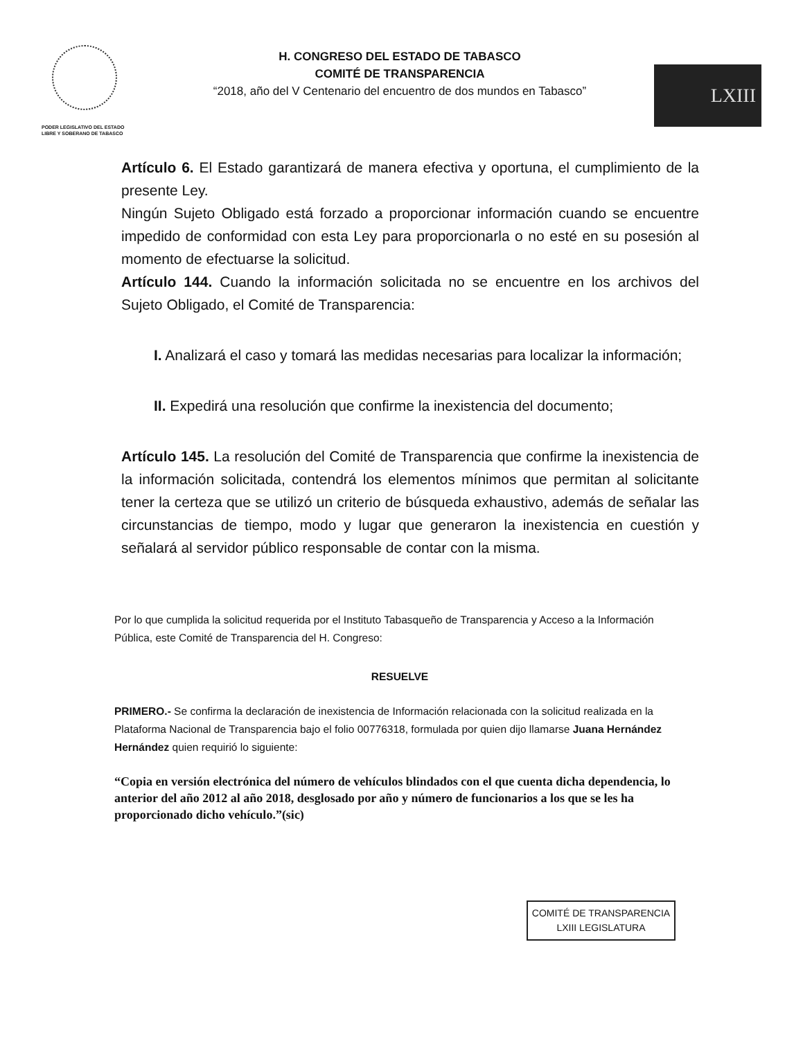PODER LEGISLATIVO DEL ESTADO
LIBRE Y SOBERANO DE TABASCO
H. CONGRESO DEL ESTADO DE TABASCO
COMITÉ DE TRANSPARENCIA
“2018, año del V Centenario del encuentro de dos mundos en Tabasco”
LXIII
Artículo 6. El Estado garantizará de manera efectiva y oportuna, el cumplimiento de la presente Ley.
Ningún Sujeto Obligado está forzado a proporcionar información cuando se encuentre impedido de conformidad con esta Ley para proporcionarla o no esté en su posesión al momento de efectuarse la solicitud.
Artículo 144. Cuando la información solicitada no se encuentre en los archivos del Sujeto Obligado, el Comité de Transparencia:
I. Analizará el caso y tomará las medidas necesarias para localizar la información;
II. Expedirá una resolución que confirme la inexistencia del documento;
Artículo 145. La resolución del Comité de Transparencia que confirme la inexistencia de la información solicitada, contendrá los elementos mínimos que permitan al solicitante tener la certeza que se utilizó un criterio de búsqueda exhaustivo, además de señalar las circunstancias de tiempo, modo y lugar que generaron la inexistencia en cuestión y señalará al servidor público responsable de contar con la misma.
Por lo que cumplida la solicitud requerida por el Instituto Tabasqueño de Transparencia y Acceso a la Información Pública, este Comité de Transparencia del H. Congreso:
RESUELVE
PRIMERO.- Se confirma la declaración de inexistencia de Información relacionada con la solicitud realizada en la Plataforma Nacional de Transparencia bajo el folio 00776318, formulada por quien dijo llamarse Juana Hernández Hernández quien requirió lo siguiente:
“Copia en versión electrónica del número de vehículos blindados con el que cuenta dicha dependencia, lo anterior del año 2012 al año 2018, desglosado por año y número de funcionarios a los que se les ha proporcionado dicho vehículo.”(sic)
COMITÉ DE TRANSPARENCIA
LXIII LEGISLATURA